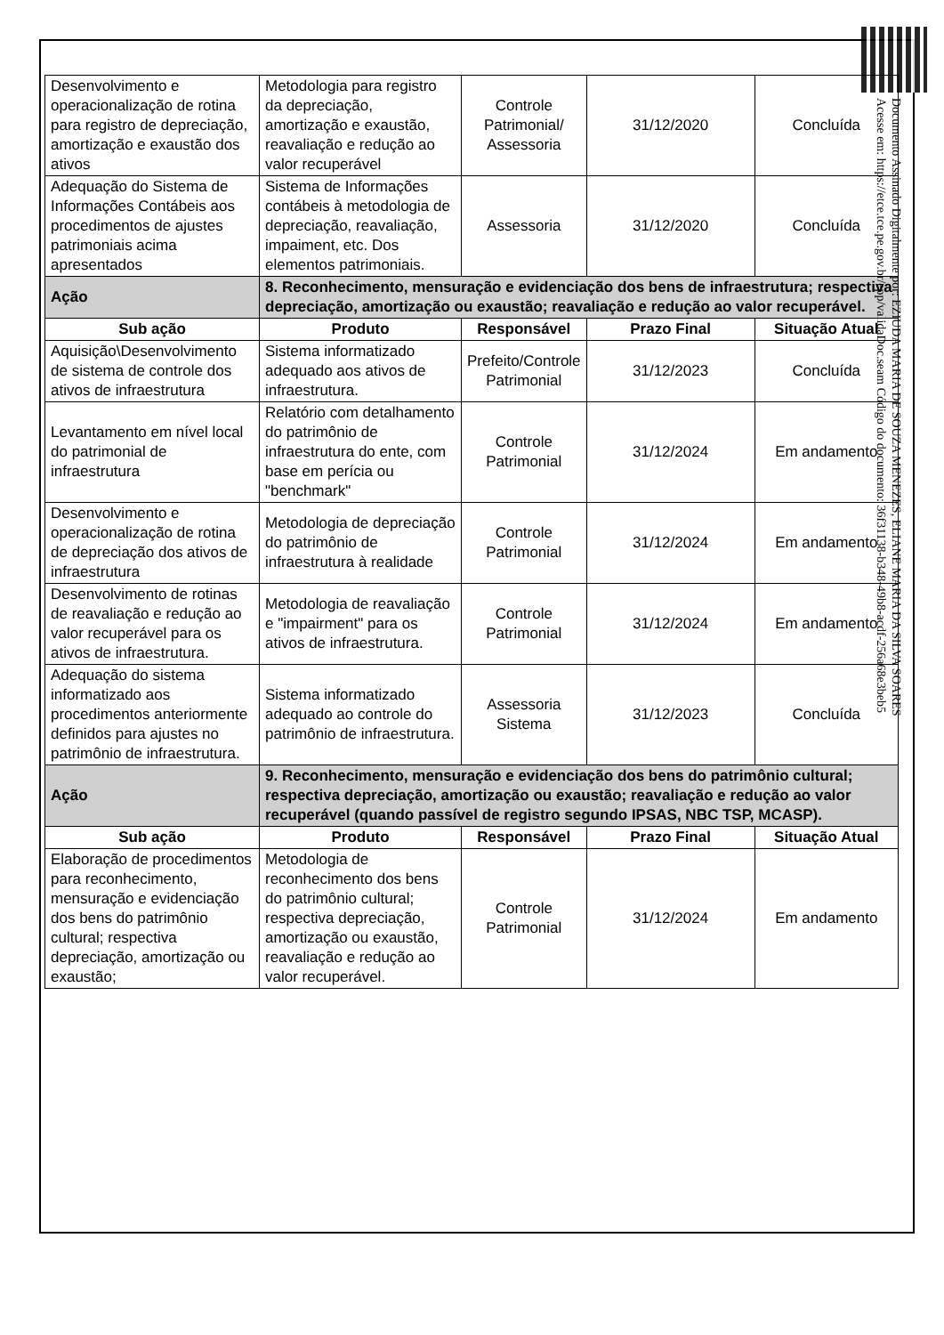| Desenvolvimento e operacionalização de rotina para registro de depreciação, amortização e exaustão dos ativos | Metodologia para registro da depreciação, amortização e exaustão, reavaliação e redução ao valor recuperável | Controle Patrimonial/ Assessoria | 31/12/2020 | Concluída |
| Adequação do Sistema de Informações Contábeis aos procedimentos de ajustes patrimoniais acima apresentados | Sistema de Informações contábeis à metodologia de depreciação, reavaliação, impaiment, etc. Dos elementos patrimoniais. | Assessoria | 31/12/2020 | Concluída |
| Ação | 8. Reconhecimento, mensuração e evidenciação dos bens de infraestrutura; respectiva depreciação, amortização ou exaustão; reavaliação e redução ao valor recuperável. | | | |
| Sub ação | Produto | Responsável | Prazo Final | Situação Atual |
| Aquisição\Desenvolvimento de sistema de controle dos ativos de infraestrutura | Sistema informatizado adequado aos ativos de infraestrutura. | Prefeito/Controle Patrimonial | 31/12/2023 | Concluída |
| Levantamento em nível local do patrimonial de infraestrutura | Relatório com detalhamento do patrimônio de infraestrutura do ente, com base em perícia ou "benchmark" | Controle Patrimonial | 31/12/2024 | Em andamento |
| Desenvolvimento e operacionalização de rotina de depreciação dos ativos de infraestrutura | Metodologia de depreciação do patrimônio de infraestrutura à realidade | Controle Patrimonial | 31/12/2024 | Em andamento |
| Desenvolvimento de rotinas de reavaliação e redução ao valor recuperável para os ativos de infraestrutura. | Metodologia de reavaliação e "impairment" para os ativos de infraestrutura. | Controle Patrimonial | 31/12/2024 | Em andamento |
| Adequação do sistema informatizado aos procedimentos anteriormente definidos para ajustes no patrimônio de infraestrutura. | Sistema informatizado adequado ao controle do patrimônio de infraestrutura. | Assessoria Sistema | 31/12/2023 | Concluída |
| Ação | 9. Reconhecimento, mensuração e evidenciação dos bens do patrimônio cultural; respectiva depreciação, amortização ou exaustão; reavaliação e redução ao valor recuperável (quando passível de registro segundo IPSAS, NBC TSP, MCASP). | | | |
| Sub ação | Produto | Responsável | Prazo Final | Situação Atual |
| Elaboração de procedimentos para reconhecimento, mensuração e evidenciação dos bens do patrimônio cultural; respectiva depreciação, amortização ou exaustão; | Metodologia de reconhecimento dos bens do patrimônio cultural; respectiva depreciação, amortização ou exaustão, reavaliação e redução ao valor recuperável. | Controle Patrimonial | 31/12/2024 | Em andamento |
Documento Assinado Digitalmente por: EZIUDA MARIA DE SOUZA MENEZES, ELIANE MARIA DA SILVA SOARES
Acesse em: https://etce.tce.pe.gov.br/epp/validaDoc.seam Código do documento: 36f31138-b348-49b8-acdf-256a68e3beb5